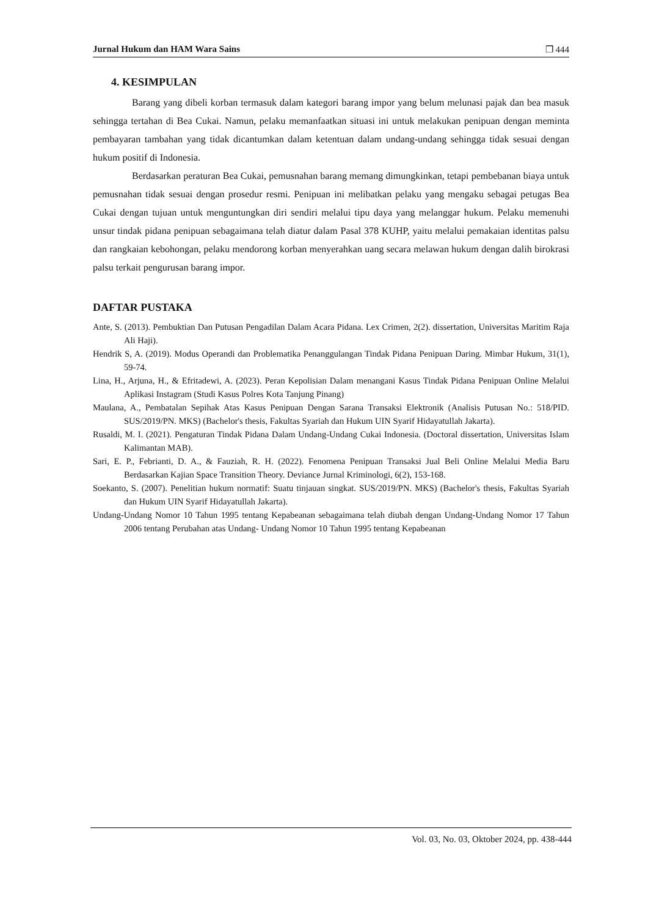Jurnal Hukum dan HAM Wara Sains ❐ 444
4. KESIMPULAN
Barang yang dibeli korban termasuk dalam kategori barang impor yang belum melunasi pajak dan bea masuk sehingga tertahan di Bea Cukai. Namun, pelaku memanfaatkan situasi ini untuk melakukan penipuan dengan meminta pembayaran tambahan yang tidak dicantumkan dalam ketentuan dalam undang-undang sehingga tidak sesuai dengan hukum positif di Indonesia.
Berdasarkan peraturan Bea Cukai, pemusnahan barang memang dimungkinkan, tetapi pembebanan biaya untuk pemusnahan tidak sesuai dengan prosedur resmi. Penipuan ini melibatkan pelaku yang mengaku sebagai petugas Bea Cukai dengan tujuan untuk menguntungkan diri sendiri melalui tipu daya yang melanggar hukum. Pelaku memenuhi unsur tindak pidana penipuan sebagaimana telah diatur dalam Pasal 378 KUHP, yaitu melalui pemakaian identitas palsu dan rangkaian kebohongan, pelaku mendorong korban menyerahkan uang secara melawan hukum dengan dalih birokrasi palsu terkait pengurusan barang impor.
DAFTAR PUSTAKA
Ante, S. (2013). Pembuktian Dan Putusan Pengadilan Dalam Acara Pidana. Lex Crimen, 2(2). dissertation, Universitas Maritim Raja Ali Haji).
Hendrik S, A. (2019). Modus Operandi dan Problematika Penanggulangan Tindak Pidana Penipuan Daring. Mimbar Hukum, 31(1), 59-74.
Lina, H., Arjuna, H., & Efritadewi, A. (2023). Peran Kepolisian Dalam menangani Kasus Tindak Pidana Penipuan Online Melalui Aplikasi Instagram (Studi Kasus Polres Kota Tanjung Pinang)
Maulana, A., Pembatalan Sepihak Atas Kasus Penipuan Dengan Sarana Transaksi Elektronik (Analisis Putusan No.: 518/PID. SUS/2019/PN. MKS) (Bachelor's thesis, Fakultas Syariah dan Hukum UIN Syarif Hidayatullah Jakarta).
Rusaldi, M. I. (2021). Pengaturan Tindak Pidana Dalam Undang-Undang Cukai Indonesia. (Doctoral dissertation, Universitas Islam Kalimantan MAB).
Sari, E. P., Febrianti, D. A., & Fauziah, R. H. (2022). Fenomena Penipuan Transaksi Jual Beli Online Melalui Media Baru Berdasarkan Kajian Space Transition Theory. Deviance Jurnal Kriminologi, 6(2), 153-168.
Soekanto, S. (2007). Penelitian hukum normatif: Suatu tinjauan singkat. SUS/2019/PN. MKS) (Bachelor's thesis, Fakultas Syariah dan Hukum UIN Syarif Hidayatullah Jakarta).
Undang-Undang Nomor 10 Tahun 1995 tentang Kepabeanan sebagaimana telah diubah dengan Undang-Undang Nomor 17 Tahun 2006 tentang Perubahan atas Undang- Undang Nomor 10 Tahun 1995 tentang Kepabeanan
Vol. 03, No. 03, Oktober 2024, pp. 438-444